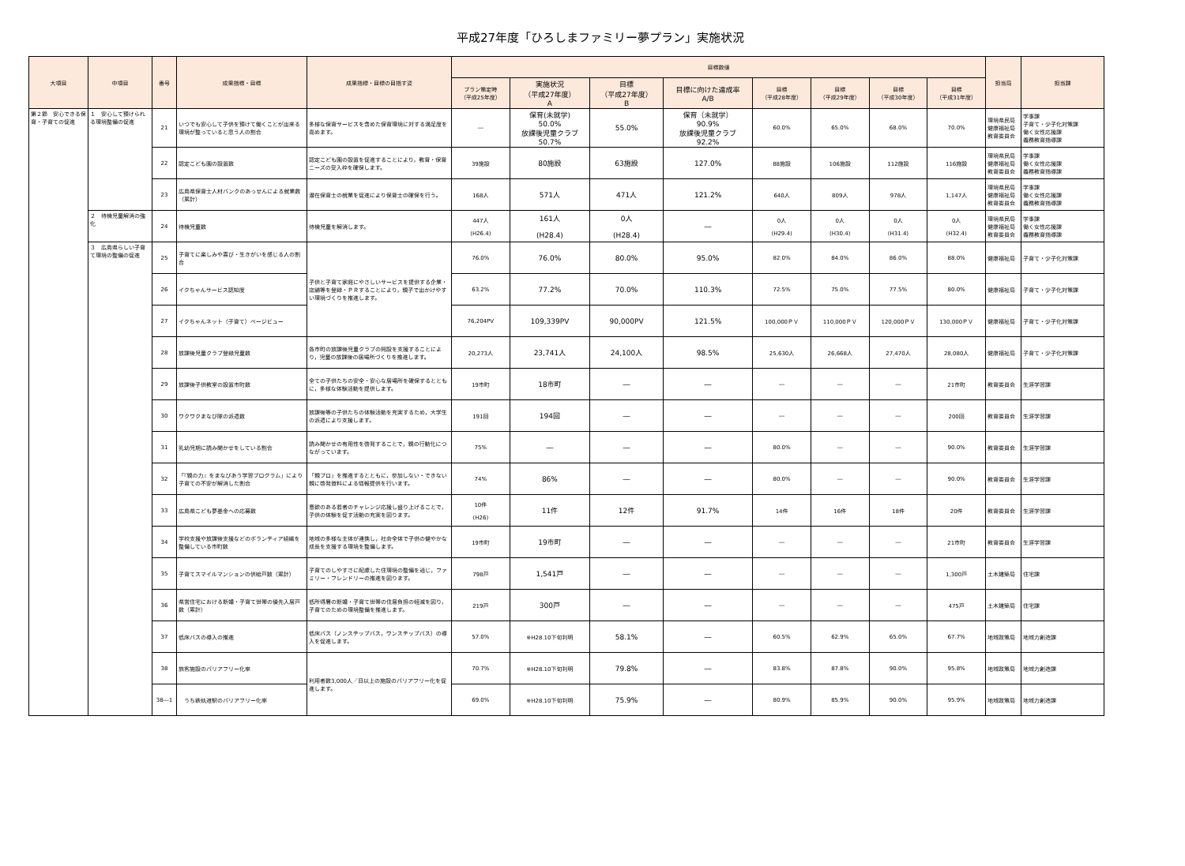平成27年度「ひろしまファミリー夢プラン」実施状況
| 大項目 | 中項目 | 番号 | 成果指標・目標 | 成果指標・目標の目指す姿 | 目標数値 | | | | | | | | 担当局 | 担当課 |
| --- | --- | --- | --- | --- | --- | --- | --- | --- | --- | --- | --- | --- | --- | --- |
| | | | | | プラン策定時 （平成25年度） | 実施状況 （平成27年度） A | 目標 （平成27年度） B | 目標に向けた達成率 A/B | 目標 （平成28年度） | 目標 （平成29年度） | 目標 （平成30年度） | 目標 （平成31年度） | | |
| 第２節 安心できる保育・子育ての促進 | １ 安心して預けられる環境整備の促進 | 21 | いつでも安心して子供を預けて働くことが出来る環境が整っていると思う人の割合 | 多様な保育サービスを含めた保育環境に対する満足度を高めます。 | ― | 保育(未就学) 50.0% 放課後児童クラブ 50.7% | 55.0% | 保育（未就学） 90.9% 放課後児童クラブ 92.2% | 60.0% | 65.0% | 68.0% | 70.0% | 環境県民局 健康福祉局 教育委員会 | 学事課 子育て・少子化対策課 働く女性応援課 義務教育指導課 |
| | | 22 | 認定こども園の設置数 | 認定こども園の設置を促進することにより，教育・保育ニーズの受入枠を確保します。 | 39施設 | 80施設 | 63施設 | 127.0% | 88施設 | 106施設 | 112施設 | 116施設 | 環境県民局 健康福祉局 教育委員会 | 学事課 働く女性応援課 義務教育指導課 |
| | | 23 | 広島県保育士人材バンクのあっせんによる就業数（累計） | 潜在保育士の就業を促進により保育士の確保を行う。 | 168人 | 571人 | 471人 | 121.2% | 640人 | 809人 | 978人 | 1,147人 | 環境県民局 健康福祉局 教育委員会 | 学事課 働く女性応援課 義務教育指導課 |
| | ２ 待機児童解消の強化 | 24 | 待機児童数 | 待機児童を解消します。 | 447人 (H26.4) | 161人 (H28.4) | 0人 (H28.4) | ― | 0人 (H29.4) | 0人 (H30.4) | 0人 (H31.4) | 0人 (H32.4) | 環境県民局 健康福祉局 教育委員会 | 学事課 働く女性応援課 義務教育指導課 |
| | ３ 広島県らしい子育て環境の整備の促進 | 25 | 子育てに楽しみや喜び・生きがいを感じる人の割合 | 子供と子育て家庭にやさしいサービスを提供する企業・店舗等を登録・ＰＲすることにより，親子で出かけやすい環境づくりを推進します。 | 76.0% | 76.0% | 80.0% | 95.0% | 82.0% | 84.0% | 86.0% | 88.0% | 健康福祉局 | 子育て・少子化対策課 |
| | | 26 | イクちゃんサービス認知度 | | 63.2% | 77.2% | 70.0% | 110.3% | 72.5% | 75.0% | 77.5% | 80.0% | 健康福祉局 | 子育て・少子化対策課 |
| | | 27 | イクちゃんネット（子育て）ページビュー | | 76,204PV | 109,339PV | 90,000PV | 121.5% | 100,000ＰＶ | 110,000ＰＶ | 120,000ＰＶ | 130,000ＰＶ | 健康福祉局 | 子育て・少子化対策課 |
| | | 28 | 放課後児童クラブ登録児童数 | 各市町の放課後児童クラブの開設を支援することにより，児童の放課後の居場所づくりを推進します。 | 20,273人 | 23,741人 | 24,100人 | 98.5% | 25,630人 | 26,668人 | 27,470人 | 28,080人 | 健康福祉局 | 子育て・少子化対策課 |
| | | 29 | 放課後子供教室の設置市町数 | 全ての子供たちの安全・安心な居場所を確保するとともに，多様な体験活動を提供します。 | 19市町 | 18市町 | ― | ― | ― | ― | ― | 21市町 | 教育委員会 | 生涯学習課 |
| | | 30 | ワクワクまなび隊の派遣数 | 放課後等の子供たちの体験活動を充実するため，大学生の派遣により支援します。 | 191回 | 194回 | ― | ― | ― | ― | ― | 200回 | 教育委員会 | 生涯学習課 |
| | | 31 | 乳幼児期に読み聞かせをしている割合 | 読み聞かせの有用性を啓発することで，親の行動化につながっています。 | 75% | ― | ― | ― | 80.0% | ― | ― | 90.0% | 教育委員会 | 生涯学習課 |
| | | 32 | 「『親の力』をまなびあう学習プログラム」により子育ての不安が解消した割合 | 「親プロ」を推進するとともに，参加しない・できない親に啓発資料による情報提供を行います。 | 74% | 86% | ― | ― | 80.0% | ― | ― | 90.0% | 教育委員会 | 生涯学習課 |
| | | 33 | 広島県こども夢基金への応募数 | 意欲のある若者のチャレンジ応援し盛り上げることで，子供の体験を促す活動の充実を図ります。 | 10件 (H26) | 11件 | 12件 | 91.7% | 14件 | 16件 | 18件 | 20件 | 教育委員会 | 生涯学習課 |
| | | 34 | 学校支援や放課後支援などのボランティア組織を整備している市町数 | 地域の多様な主体が連携し，社会全体で子供の健やかな成長を支援する環境を整備します。 | 19市町 | 19市町 | ― | ― | ― | ― | ― | 21市町 | 教育委員会 | 生涯学習課 |
| | | 35 | 子育てスマイルマンションの供給戸数（累計） | 子育てのしやすさに配慮した住環境の整備を通じ，ファミリー・フレンドリーの推進を図ります。 | 798戸 | 1,541戸 | ― | ― | ― | ― | ― | 1,300戸 | 土木建築局 | 住宅課 |
| | | 36 | 県営住宅における新婚・子育て世帯の優先入居戸数（累計） | 低所得層の新婚・子育て世帯の住居負担の軽減を図り，子育てのための環境整備を推進します。 | 219戸 | 300戸 | ― | ― | ― | ― | ― | 475戸 | 土木建築局 | 住宅課 |
| | | 37 | 低床バスの導入の推進 | 低床バス（ノンステップバス，ワンステップバス）の導入を促進します。 | 57.0% | ※H28.10下旬判明 | 58.1% | ― | 60.5% | 62.9% | 65.0% | 67.7% | 地域政策局 | 地域力創造課 |
| | | 38 | 旅客施設のバリアフリー化率 | 利用者数3,000人／日以上の施設のバリアフリー化を促進します。 | 70.7% | ※H28.10下旬判明 | 79.8% | ― | 83.8% | 87.8% | 90.0% | 95.8% | 地域政策局 | 地域力創造課 |
| | | 38―1 | うち鉄軌道駅のバリアフリー化率 | | 69.0% | ※H28.10下旬判明 | 75.9% | ― | 80.9% | 85.9% | 90.0% | 95.9% | 地域政策局 | 地域力創造課 |